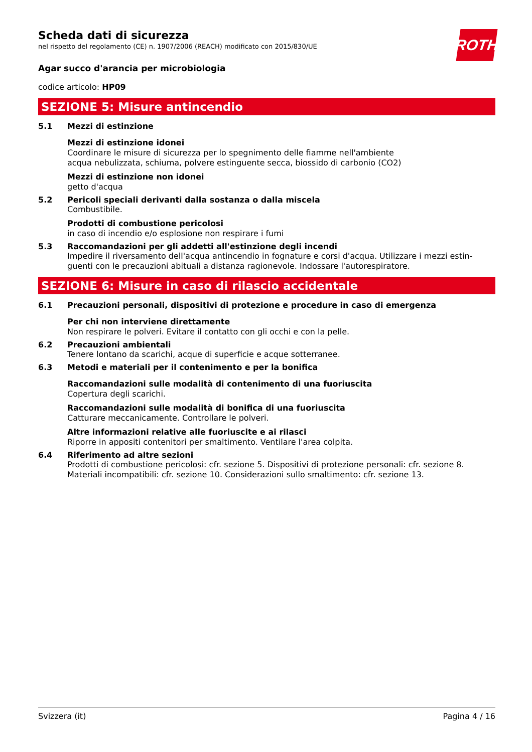Scheda dati di sicurezza
nel rispetto del regolamento (CE) n. 1907/2006 (REACH) modificato con 2015/830/UE
ROTH
Agar succo d'arancia per microbiologia
codice articolo: HP09
SEZIONE 5: Misure antincendio
5.1 Mezzi di estinzione
Mezzi di estinzione idonei
Coordinare le misure di sicurezza per lo spegnimento delle fiamme nell'ambiente
acqua nebulizzata, schiuma, polvere estinguente secca, biossido di carbonio (CO2)
Mezzi di estinzione non idonei
getto d'acqua
5.2 Pericoli speciali derivanti dalla sostanza o dalla miscela
Combustibile.
Prodotti di combustione pericolosi
in caso di incendio e/o esplosione non respirare i fumi
5.3 Raccomandazioni per gli addetti all'estinzione degli incendi
Impedire il riversamento dell'acqua antincendio in fognature e corsi d'acqua. Utilizzare i mezzi estin-guenti con le precauzioni abituali a distanza ragionevole. Indossare l'autorespiratore.
SEZIONE 6: Misure in caso di rilascio accidentale
6.1 Precauzioni personali, dispositivi di protezione e procedure in caso di emergenza
Per chi non interviene direttamente
Non respirare le polveri. Evitare il contatto con gli occhi e con la pelle.
6.2 Precauzioni ambientali
Tenere lontano da scarichi, acque di superficie e acque sotterranee.
6.3 Metodi e materiali per il contenimento e per la bonifica
Raccomandazioni sulle modalità di contenimento di una fuoriuscita
Copertura degli scarichi.
Raccomandazioni sulle modalità di bonifica di una fuoriuscita
Catturare meccanicamente. Controllare le polveri.
Altre informazioni relative alle fuoriuscite e ai rilasci
Riporre in appositi contenitori per smaltimento. Ventilare l'area colpita.
6.4 Riferimento ad altre sezioni
Prodotti di combustione pericolosi: cfr. sezione 5. Dispositivi di protezione personali: cfr. sezione 8.
Materiali incompatibili: cfr. sezione 10. Considerazioni sullo smaltimento: cfr. sezione 13.
Svizzera (it) Pagina 4 / 16